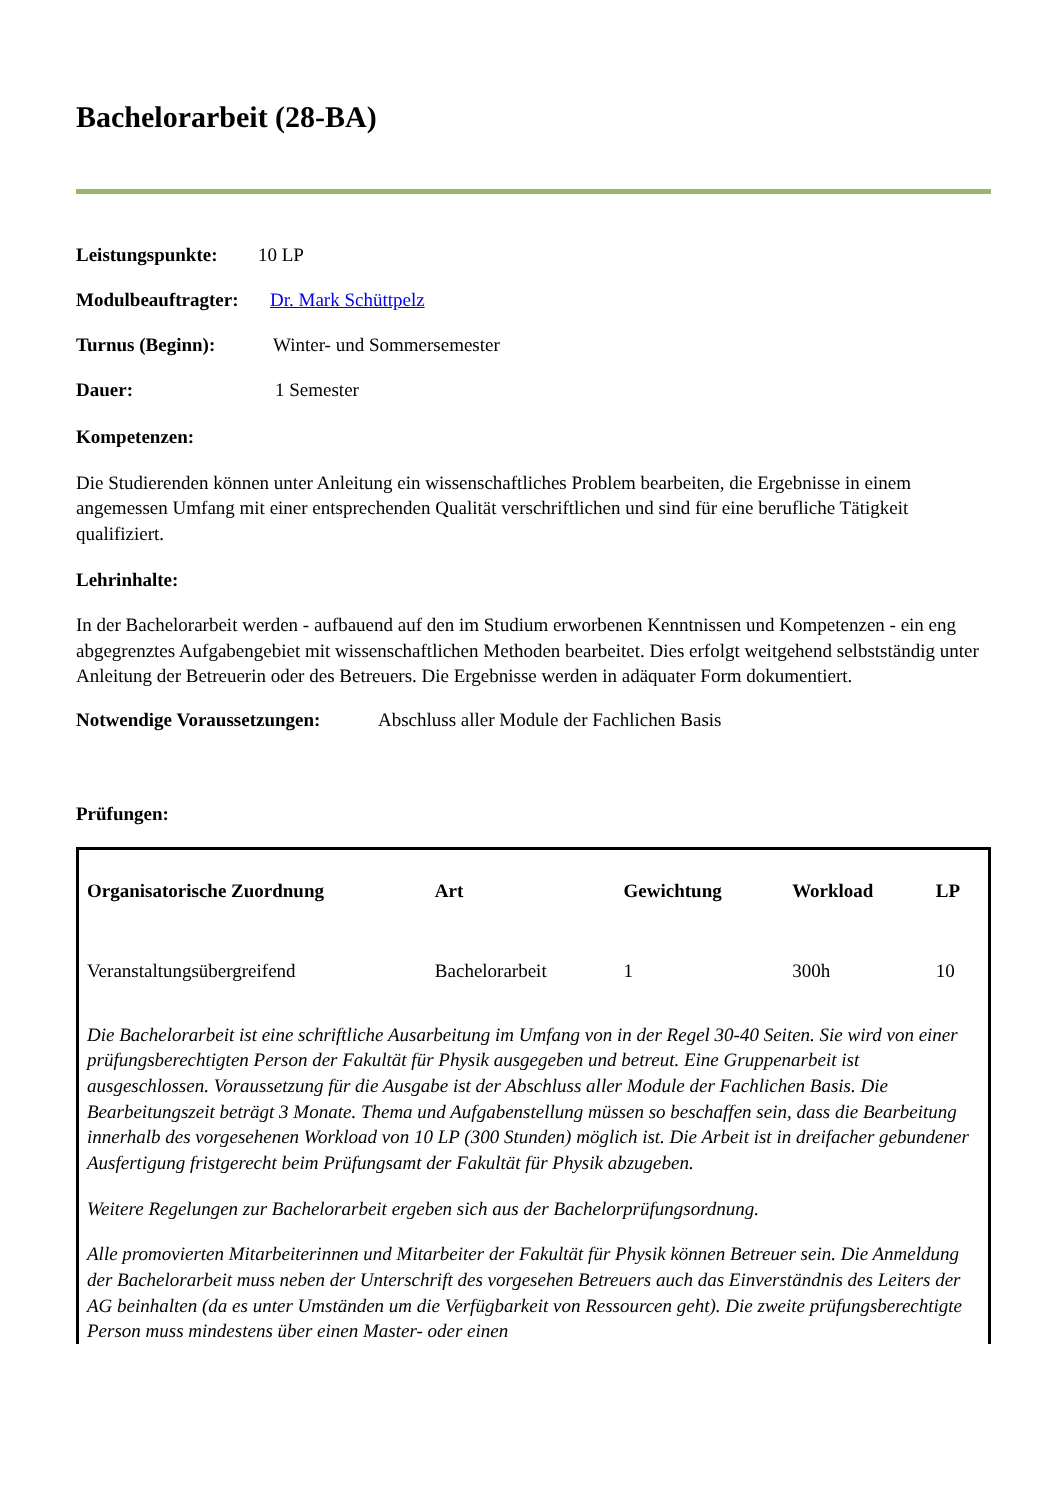Bachelorarbeit (28-BA)
Leistungspunkte: 10 LP
Modulbeauftragter: Dr. Mark Schüttpelz
Turnus (Beginn): Winter- und Sommersemester
Dauer: 1 Semester
Kompetenzen:
Die Studierenden können unter Anleitung ein wissenschaftliches Problem bearbeiten, die Ergebnisse in einem angemessen Umfang mit einer entsprechenden Qualität verschriftlichen und sind für eine berufliche Tätigkeit qualifiziert.
Lehrinhalte:
In der Bachelorarbeit werden - aufbauend auf den im Studium erworbenen Kenntnissen und Kompetenzen - ein eng abgegrenztes Aufgabengebiet mit wissenschaftlichen Methoden bearbeitet. Dies erfolgt weitgehend selbstständig unter Anleitung der Betreuerin oder des Betreuers. Die Ergebnisse werden in adäquater Form dokumentiert.
Notwendige Voraussetzungen: Abschluss aller Module der Fachlichen Basis
Prüfungen:
| Organisatorische Zuordnung | Art | Gewichtung | Workload | LP |
| --- | --- | --- | --- | --- |
| Veranstaltungsübergreifend | Bachelorarbeit | 1 | 300h | 10 |
| Die Bachelorarbeit ist eine schriftliche Ausarbeitung im Umfang von in der Regel 30-40 Seiten. Sie wird von einer prüfungsberechtigten Person der Fakultät für Physik ausgegeben und betreut. Eine Gruppenarbeit ist ausgeschlossen. Voraussetzung für die Ausgabe ist der Abschluss aller Module der Fachlichen Basis. Die Bearbeitungszeit beträgt 3 Monate. Thema und Aufgabenstellung müssen so beschaffen sein, dass die Bearbeitung innerhalb des vorgesehenen Workload von 10 LP (300 Stunden) möglich ist. Die Arbeit ist in dreifacher gebundener Ausfertigung fristgerecht beim Prüfungsamt der Fakultät für Physik abzugeben. Weitere Regelungen zur Bachelorarbeit ergeben sich aus der Bachelorprüfungsordnung. Alle promovierten Mitarbeiterinnen und Mitarbeiter der Fakultät für Physik können Betreuer sein. Die Anmeldung der Bachelorarbeit muss neben der Unterschrift des vorgesehen Betreuers auch das Einverständnis des Leiters der AG beinhalten (da es unter Umständen um die Verfügbarkeit von Ressourcen geht). Die zweite prüfungsberechtigte Person muss mindestens über einen Master- oder einen | | | | |